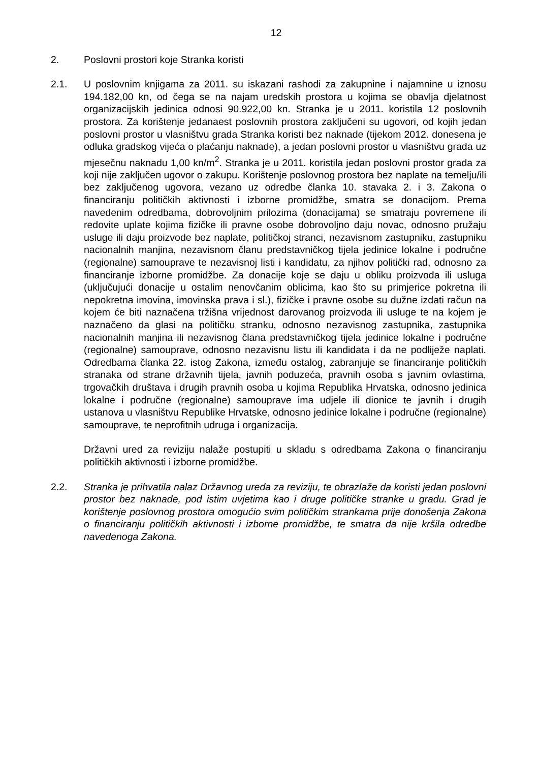12
2. Poslovni prostori koje Stranka koristi
2.1. U poslovnim knjigama za 2011. su iskazani rashodi za zakupnine i najamnine u iznosu 194.182,00 kn, od čega se na najam uredskih prostora u kojima se obavlja djelatnost organizacijskih jedinica odnosi 90.922,00 kn. Stranka je u 2011. koristila 12 poslovnih prostora. Za korištenje jedanaest poslovnih prostora zaključeni su ugovori, od kojih jedan poslovni prostor u vlasništvu grada Stranka koristi bez naknade (tijekom 2012. donesena je odluka gradskog vijeća o plaćanju naknade), a jedan poslovni prostor u vlasništvu grada uz mjesečnu naknadu 1,00 kn/m<sup>2</sup>. Stranka je u 2011. koristila jedan poslovni prostor grada za koji nije zaključen ugovor o zakupu. Korištenje poslovnog prostora bez naplate na temelju/ili bez zaključenog ugovora, vezano uz odredbe članka 10. stavaka 2. i 3. Zakona o financiranju političkih aktivnosti i izborne promidžbe, smatra se donacijom. Prema navedenim odredbama, dobrovoljnim prilozima (donacijama) se smatraju povremene ili redovite uplate kojima fizičke ili pravne osobe dobrovoljno daju novac, odnosno pružaju usluge ili daju proizvode bez naplate, političkoj stranci, nezavisnom zastupniku, zastupniku nacionalnih manjina, nezavisnom članu predstavničkog tijela jedinice lokalne i područne (regionalne) samouprave te nezavisnoj listi i kandidatu, za njihov politički rad, odnosno za financiranje izborne promidžbe. Za donacije koje se daju u obliku proizvoda ili usluga (uključujući donacije u ostalim nenovčanim oblicima, kao što su primjerice pokretna ili nepokretna imovina, imovinska prava i sl.), fizičke i pravne osobe su dužne izdati račun na kojem će biti naznačena tržišna vrijednost darovanog proizvoda ili usluge te na kojem je naznačeno da glasi na političku stranku, odnosno nezavisnog zastupnika, zastupnika nacionalnih manjina ili nezavisnog člana predstavničkog tijela jedinice lokalne i područne (regionalne) samouprave, odnosno nezavisnu listu ili kandidata i da ne podliježe naplati. Odredbama članka 22. istog Zakona, između ostalog, zabranjuje se financiranje političkih stranaka od strane državnih tijela, javnih poduzeća, pravnih osoba s javnim ovlastima, trgovačkih društava i drugih pravnih osoba u kojima Republika Hrvatska, odnosno jedinica lokalne i područne (regionalne) samouprave ima udjele ili dionice te javnih i drugih ustanova u vlasništvu Republike Hrvatske, odnosno jedinice lokalne i područne (regionalne) samouprave, te neprofitnih udruga i organizacija.
Državni ured za reviziju nalaže postupiti u skladu s odredbama Zakona o financiranju političkih aktivnosti i izborne promidžbe.
2.2. Stranka je prihvatila nalaz Državnog ureda za reviziju, te obrazlaže da koristi jedan poslovni prostor bez naknade, pod istim uvjetima kao i druge političke stranke u gradu. Grad je korištenje poslovnog prostora omogućio svim političkim strankama prije donošenja Zakona o financiranju političkih aktivnosti i izborne promidžbe, te smatra da nije kršila odredbe navedenoga Zakona.